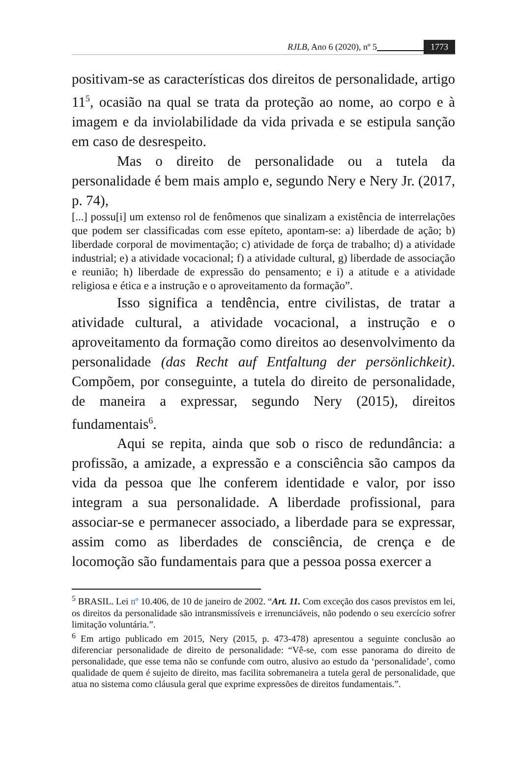RJLB, Ano 6 (2020), nº 5 1773
positivam-se as características dos direitos de personalidade, artigo 11<sup>5</sup>, ocasião na qual se trata da proteção ao nome, ao corpo e à imagem e da inviolabilidade da vida privada e se estipula sanção em caso de desrespeito.
Mas o direito de personalidade ou a tutela da personalidade é bem mais amplo e, segundo Nery e Nery Jr. (2017, p. 74),
[...] possu[i] um extenso rol de fenômenos que sinalizam a existência de interrelações que podem ser classificadas com esse epíteto, apontam-se: a) liberdade de ação; b) liberdade corporal de movimentação; c) atividade de força de trabalho; d) a atividade industrial; e) a atividade vocacional; f) a atividade cultural, g) liberdade de associação e reunião; h) liberdade de expressão do pensamento; e i) a atitude e a atividade religiosa e ética e a instrução e o aproveitamento da formação”.
Isso significa a tendência, entre civilistas, de tratar a atividade cultural, a atividade vocacional, a instrução e o aproveitamento da formação como direitos ao desenvolvimento da personalidade (das Recht auf Entfaltung der persönlichkeit). Compõem, por conseguinte, a tutela do direito de personalidade, de maneira a expressar, segundo Nery (2015), direitos fundamentais<sup>6</sup>.
Aqui se repita, ainda que sob o risco de redundância: a profissão, a amizade, a expressão e a consciência são campos da vida da pessoa que lhe conferem identidade e valor, por isso integram a sua personalidade. A liberdade profissional, para associar-se e permanecer associado, a liberdade para se expressar, assim como as liberdades de consciência, de crença e de locomoção são fundamentais para que a pessoa possa exercer a
<sup>5</sup> BRASIL. Lei nº 10.406, de 10 de janeiro de 2002. “Art. 11. Com exceção dos casos previstos em lei, os direitos da personalidade são intransmissíveis e irrenunciáveis, não podendo o seu exercício sofrer limitação voluntária.”.
<sup>6</sup> Em artigo publicado em 2015, Nery (2015, p. 473-478) apresentou a seguinte conclusão ao diferenciar personalidade de direito de personalidade: “Vê-se, com esse panorama do direito de personalidade, que esse tema não se confunde com outro, alusivo ao estudo da ‘personalidade’, como qualidade de quem é sujeito de direito, mas facilita sobremaneira a tutela geral de personalidade, que atua no sistema como cláusula geral que exprime expressões de direitos fundamentais.”.